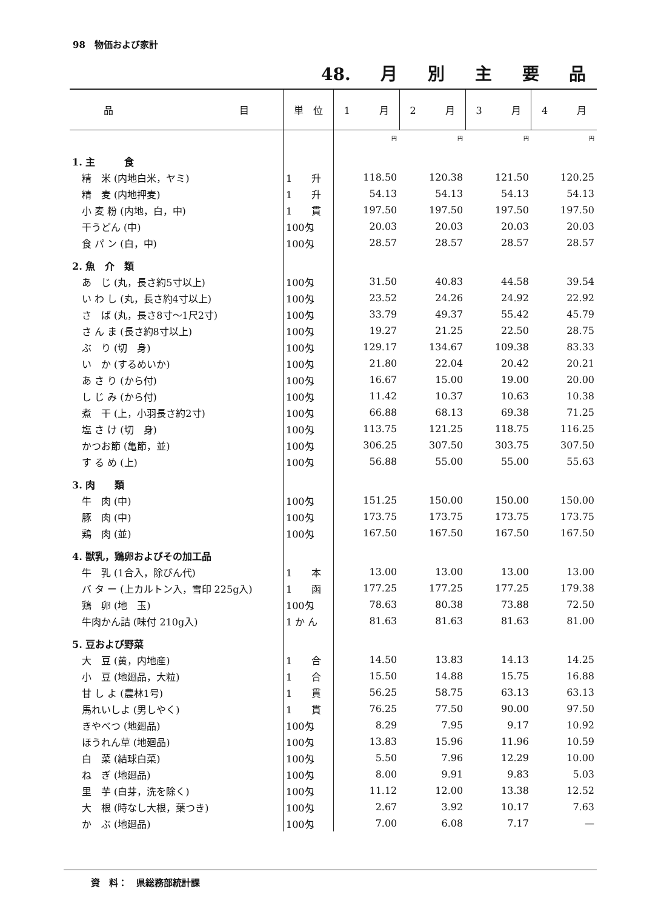98　物価および家計
48. 月 別 主 要 品
| 品 目 | 単 位 | 1 月 | 2 月 | 3 月 | 4 月 |
| --- | --- | --- | --- | --- | --- |
| | | 円 | 円 | 円 | 円 |
| 1. 主 食 | | | | | |
| 精 米 (内地白米，ヤミ) | 1 升 | 118.50 | 120.38 | 121.50 | 120.25 |
| 精 麦 (内地押麦) | 1 升 | 54.13 | 54.13 | 54.13 | 54.13 |
| 小 麦 粉 (内地，白，中) | 1 貫 | 197.50 | 197.50 | 197.50 | 197.50 |
| 干うどん (中) | 100匁 | 20.03 | 20.03 | 20.03 | 20.03 |
| 食 パ ン (白，中) | 100匁 | 28.57 | 28.57 | 28.57 | 28.57 |
| 2. 魚 介 類 | | | | | |
| あ じ (丸，長さ約5寸以上) | 100匁 | 31.50 | 40.83 | 44.58 | 39.54 |
| い わ し (丸，長さ約4寸以上) | 100匁 | 23.52 | 24.26 | 24.92 | 22.92 |
| さ ば (丸，長さ8寸～1尺2寸) | 100匁 | 33.79 | 49.37 | 55.42 | 45.79 |
| さ ん ま (長さ約8寸以上) | 100匁 | 19.27 | 21.25 | 22.50 | 28.75 |
| ぶ り (切 身) | 100匁 | 129.17 | 134.67 | 109.38 | 83.33 |
| い か (するめいか) | 100匁 | 21.80 | 22.04 | 20.42 | 20.21 |
| あ さ り (から付) | 100匁 | 16.67 | 15.00 | 19.00 | 20.00 |
| し じ み (から付) | 100匁 | 11.42 | 10.37 | 10.63 | 10.38 |
| 煮 干 (上，小羽長さ約2寸) | 100匁 | 66.88 | 68.13 | 69.38 | 71.25 |
| 塩 さ け (切 身) | 100匁 | 113.75 | 121.25 | 118.75 | 116.25 |
| かつお節 (亀節，並) | 100匁 | 306.25 | 307.50 | 303.75 | 307.50 |
| す る め (上) | 100匁 | 56.88 | 55.00 | 55.00 | 55.63 |
| 3. 肉 類 | | | | | |
| 牛 肉 (中) | 100匁 | 151.25 | 150.00 | 150.00 | 150.00 |
| 豚 肉 (中) | 100匁 | 173.75 | 173.75 | 173.75 | 173.75 |
| 鶏 肉 (並) | 100匁 | 167.50 | 167.50 | 167.50 | 167.50 |
| 4. 獣乳，鶏卵およびその加工品 | | | | | |
| 牛 乳 (1合入，除びん代) | 1 本 | 13.00 | 13.00 | 13.00 | 13.00 |
| バ タ ー (上カルトン入，雪印 225g入) | 1 函 | 177.25 | 177.25 | 177.25 | 179.38 |
| 鶏 卵 (地 玉) | 100匁 | 78.63 | 80.38 | 73.88 | 72.50 |
| 牛肉かん詰 (味付 210g入) | 1 か ん | 81.63 | 81.63 | 81.63 | 81.00 |
| 5. 豆および野菜 | | | | | |
| 大 豆 (黄，内地産) | 1 合 | 14.50 | 13.83 | 14.13 | 14.25 |
| 小 豆 (地廻品，大粒) | 1 合 | 15.50 | 14.88 | 15.75 | 16.88 |
| 甘 し よ (農林1号) | 1 貫 | 56.25 | 58.75 | 63.13 | 63.13 |
| 馬れいしよ (男しやく) | 1 貫 | 76.25 | 77.50 | 90.00 | 97.50 |
| きやべつ (地廻品) | 100匁 | 8.29 | 7.95 | 9.17 | 10.92 |
| ほうれん草 (地廻品) | 100匁 | 13.83 | 15.96 | 11.96 | 10.59 |
| 白 菜 (結球白菜) | 100匁 | 5.50 | 7.96 | 12.29 | 10.00 |
| ね ぎ (地廻品) | 100匁 | 8.00 | 9.91 | 9.83 | 5.03 |
| 里 芋 (白芽，洗を除く) | 100匁 | 11.12 | 12.00 | 13.38 | 12.52 |
| 大 根 (時なし大根，葉つき) | 100匁 | 2.67 | 3.92 | 10.17 | 7.63 |
| か ぶ (地廻品) | 100匁 | 7.00 | 6.08 | 7.17 | — |
資　料：　県総務部統計課